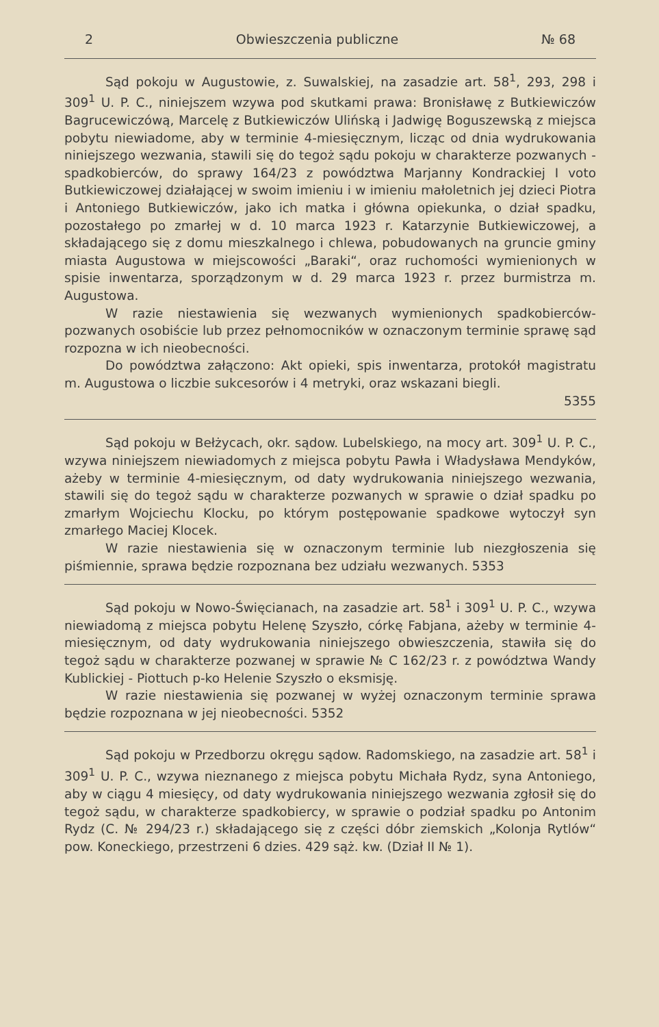2 Obwieszczenia publiczne № 68
Sąd pokoju w Augustowie, z. Suwalskiej, na zasadzie art. 58<sup>1</sup>, 293, 298 i 309<sup>1</sup> U. P. C., niniejszem wzywa pod skutkami prawa: Bronisławę z Butkiewiczów Bagrucewiczówą, Marcelę z Butkiewiczów Ulińską i Jadwigę Boguszewską z miejsca pobytu niewiadome, aby w terminie 4-miesięcznym, licząc od dnia wydrukowania niniejszego wezwania, stawili się do tegoż sądu pokoju w charakterze pozwanych - spadkobierców, do sprawy 164/23 z powództwa Marjanny Kondrackiej I voto Butkiewiczowej działającej w swoim imieniu i w imieniu małoletnich jej dzieci Piotra i Antoniego Butkiewiczów, jako ich matka i główna opiekunka, o dział spadku, pozostałego po zmarłej w d. 10 marca 1923 r. Katarzynie Butkiewiczowej, a składającego się z domu mieszkalnego i chlewa, pobudowanych na gruncie gminy miasta Augustowa w miejscowości „Baraki“, oraz ruchomości wymienionych w spisie inwentarza, sporządzonym w d. 29 marca 1923 r. przez burmistrza m. Augustowa.
W razie niestawienia się wezwanych wymienionych spadkobierców-pozwanych osobiście lub przez pełnomocników w oznaczonym terminie sprawę sąd rozpozna w ich nieobecności.
Do powództwa załączono: Akt opieki, spis inwentarza, protokół magistratu m. Augustowa o liczbie sukcesorów i 4 metryki, oraz wskazani biegli.
5355
Sąd pokoju w Bełżycach, okr. sądow. Lubelskiego, na mocy art. 309<sup>1</sup> U. P. C., wzywa niniejszem niewiadomych z miejsca pobytu Pawła i Władysława Mendyków, ażeby w terminie 4-miesięcznym, od daty wydrukowania niniejszego wezwania, stawili się do tegoż sądu w charakterze pozwanych w sprawie o dział spadku po zmarłym Wojciechu Klocku, po którym postępowanie spadkowe wytoczył syn zmarłego Maciej Klocek.
W razie niestawienia się w oznaczonym terminie lub niezgłoszenia się piśmiennie, sprawa będzie rozpoznana bez udziału wezwanych. 5353
Sąd pokoju w Nowo-Święcianach, na zasadzie art. 58<sup>1</sup> i 309<sup>1</sup> U. P. C., wzywa niewiadomą z miejsca pobytu Helenę Szyszło, córkę Fabjana, ażeby w terminie 4-miesięcznym, od daty wydrukowania niniejszego obwieszczenia, stawiła się do tegoż sądu w charakterze pozwanej w sprawie № C 162/23 r. z powództwa Wandy Kublickiej - Piottuch p-ko Helenie Szyszło o eksmisję.
W razie niestawienia się pozwanej w wyżej oznaczonym terminie sprawa będzie rozpoznana w jej nieobecności. 5352
Sąd pokoju w Przedborzu okręgu sądow. Radomskiego, na zasadzie art. 58<sup>1</sup> i 309<sup>1</sup> U. P. C., wzywa nieznanego z miejsca pobytu Michała Rydz, syna Antoniego, aby w ciągu 4 miesięcy, od daty wydrukowania niniejszego wezwania zgłosił się do tegoż sądu, w charakterze spadkobiercy, w sprawie o podział spadku po Antonim Rydz (C. № 294/23 r.) składającego się z części dóbr ziemskich „Kolonja Rytlów“ pow. Koneckiego, przestrzeni 6 dzies. 429 sąż. kw. (Dział II № 1).